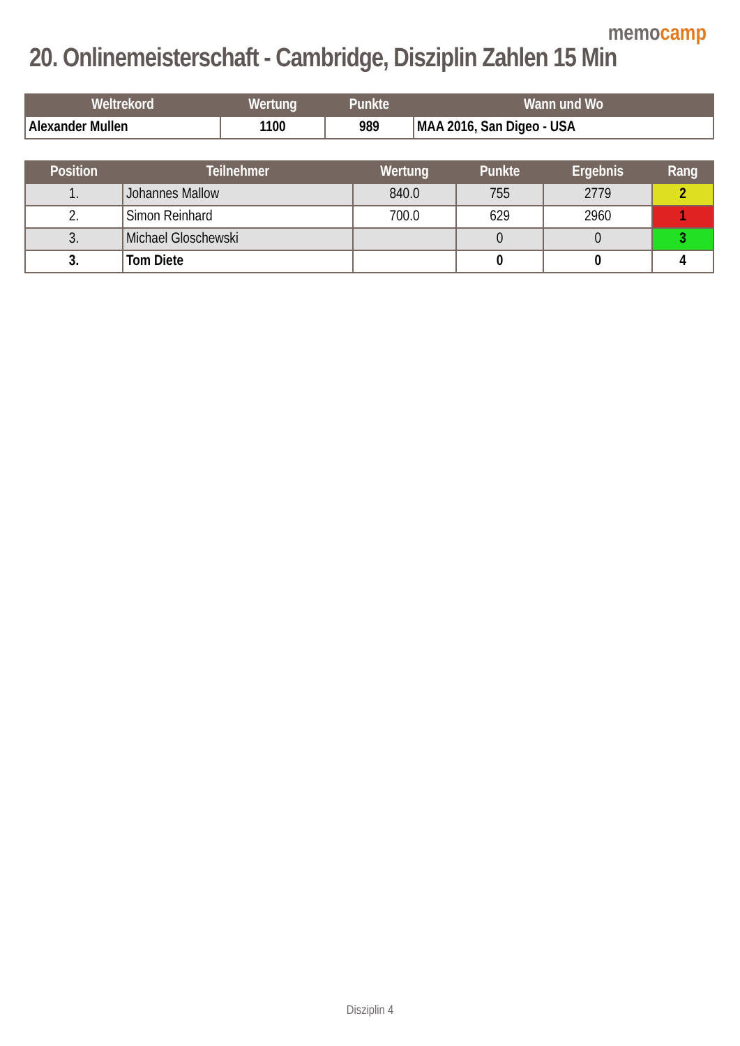memo camp
20. Onlinemeisterschaft - Cambridge, Disziplin Zahlen 15 Min
| Weltrekord | Wertung | Punkte | Wann und Wo |
| --- | --- | --- | --- |
| Alexander Mullen | 1100 | 989 | MAA 2016, San Digeo - USA |
| Position | Teilnehmer | Wertung | Punkte | Ergebnis | Rang |
| --- | --- | --- | --- | --- | --- |
| 1. | Johannes Mallow | 840.0 | 755 | 2779 | 2 |
| 2. | Simon Reinhard | 700.0 | 629 | 2960 | 1 |
| 3. | Michael Gloschewski | | 0 | 0 | 3 |
| 3. | Tom Diete | | 0 | 0 | 4 |
Disziplin 4